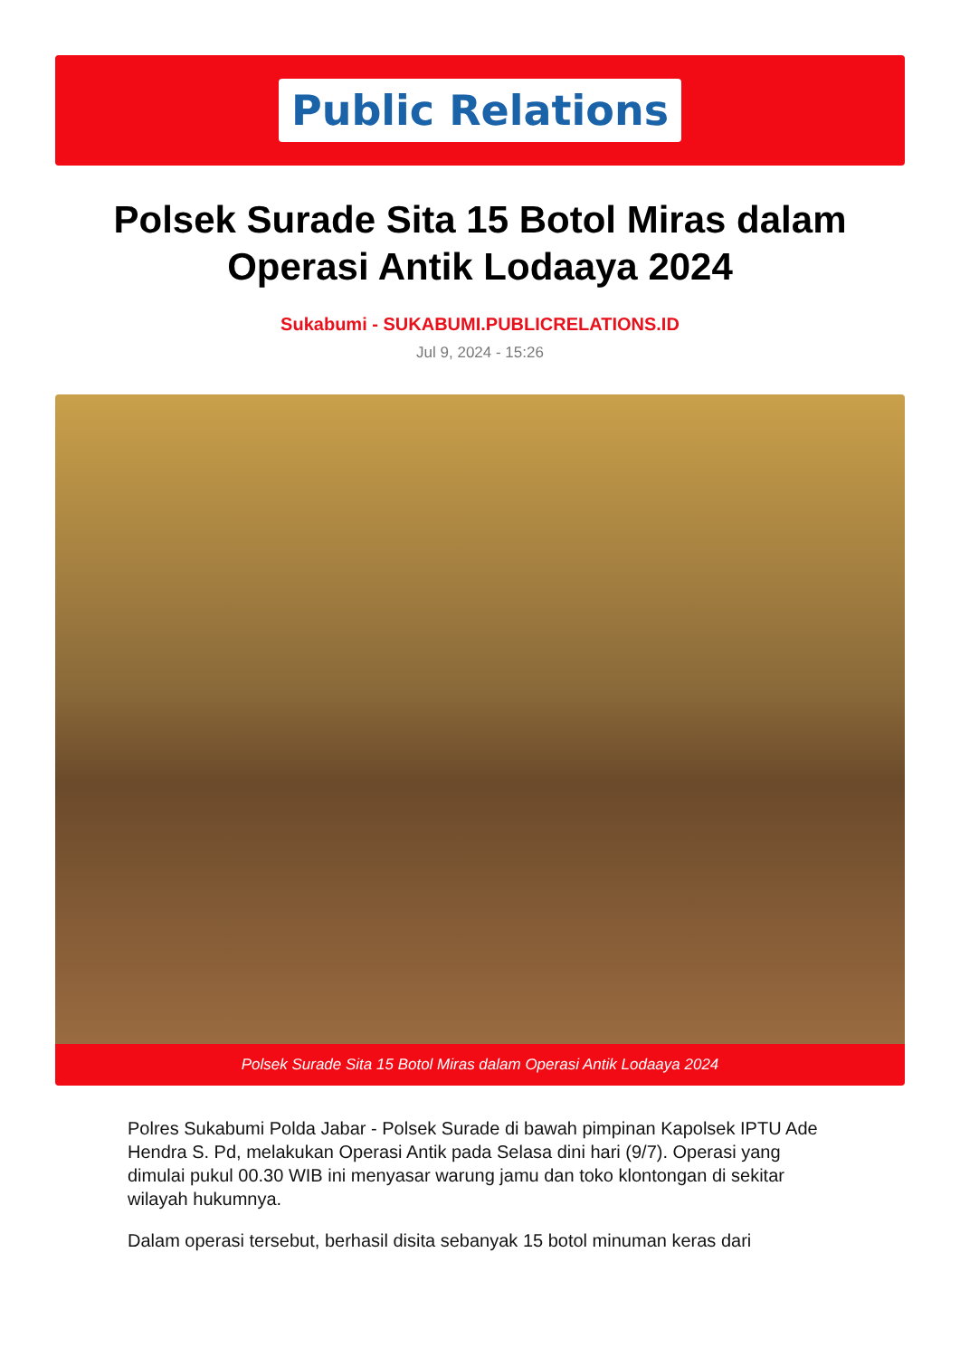Public Relations
Polsek Surade Sita 15 Botol Miras dalam Operasi Antik Lodaaya 2024
Sukabumi - SUKABUMI.PUBLICRELATIONS.ID
Jul 9, 2024 - 15:26
Polsek Surade Sita 15 Botol Miras dalam Operasi Antik Lodaaya 2024
Polres Sukabumi Polda Jabar - Polsek Surade di bawah pimpinan Kapolsek IPTU Ade Hendra S. Pd, melakukan Operasi Antik pada Selasa dini hari (9/7). Operasi yang dimulai pukul 00.30 WIB ini menyasar warung jamu dan toko klontongan di sekitar wilayah hukumnya.
Dalam operasi tersebut, berhasil disita sebanyak 15 botol minuman keras dari